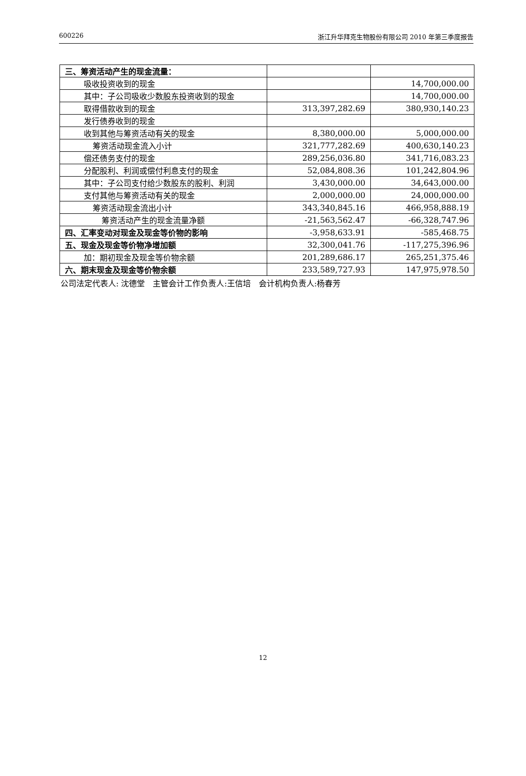600226 浙江升华拜克生物股份有限公司 2010 年第三季度报告
| 三、筹资活动产生的现金流量： | | |
| 吸收投资收到的现金 | | 14,700,000.00 |
| 其中：子公司吸收少数股东投资收到的现金 | | 14,700,000.00 |
| 取得借款收到的现金 | 313,397,282.69 | 380,930,140.23 |
| 发行债券收到的现金 | | |
| 收到其他与筹资活动有关的现金 | 8,380,000.00 | 5,000,000.00 |
| 筹资活动现金流入小计 | 321,777,282.69 | 400,630,140.23 |
| 偿还债务支付的现金 | 289,256,036.80 | 341,716,083.23 |
| 分配股利、利润或偿付利息支付的现金 | 52,084,808.36 | 101,242,804.96 |
| 其中：子公司支付给少数股东的股利、利润 | 3,430,000.00 | 34,643,000.00 |
| 支付其他与筹资活动有关的现金 | 2,000,000.00 | 24,000,000.00 |
| 筹资活动现金流出小计 | 343,340,845.16 | 466,958,888.19 |
| 筹资活动产生的现金流量净额 | -21,563,562.47 | -66,328,747.96 |
| 四、汇率变动对现金及现金等价物的影响 | -3,958,633.91 | -585,468.75 |
| 五、现金及现金等价物净增加额 | 32,300,041.76 | -117,275,396.96 |
| 加：期初现金及现金等价物余额 | 201,289,686.17 | 265,251,375.46 |
| 六、期末现金及现金等价物余额 | 233,589,727.93 | 147,975,978.50 |
公司法定代表人: 沈德堂　主管会计工作负责人:王信培　会计机构负责人:杨春芳
12